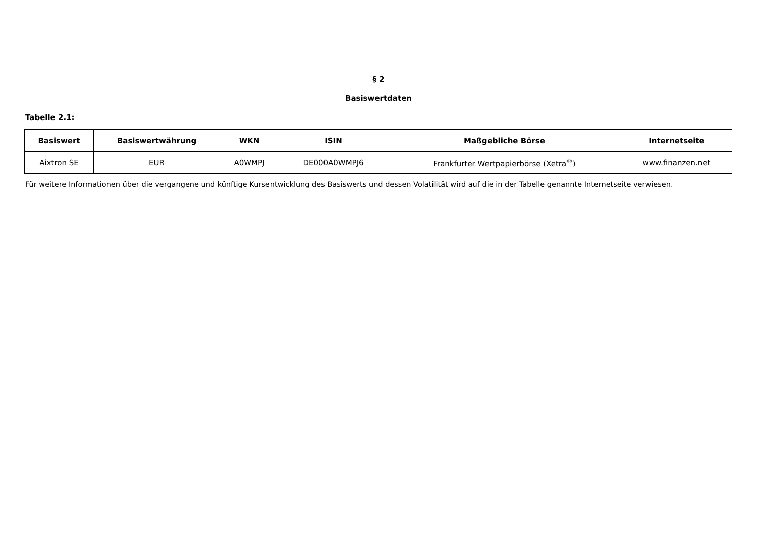§ 2
Basiswertdaten
Tabelle 2.1:
| Basiswert | Basiswertwährung | WKN | ISIN | Maßgebliche Börse | Internetseite |
| --- | --- | --- | --- | --- | --- |
| Aixtron SE | EUR | A0WMPJ | DE000A0WMPJ6 | Frankfurter Wertpapierbörse (Xetra<sup>®</sup>) | www.finanzen.net |
Für weitere Informationen über die vergangene und künftige Kursentwicklung des Basiswerts und dessen Volatilität wird auf die in der Tabelle genannte Internetseite verwiesen.